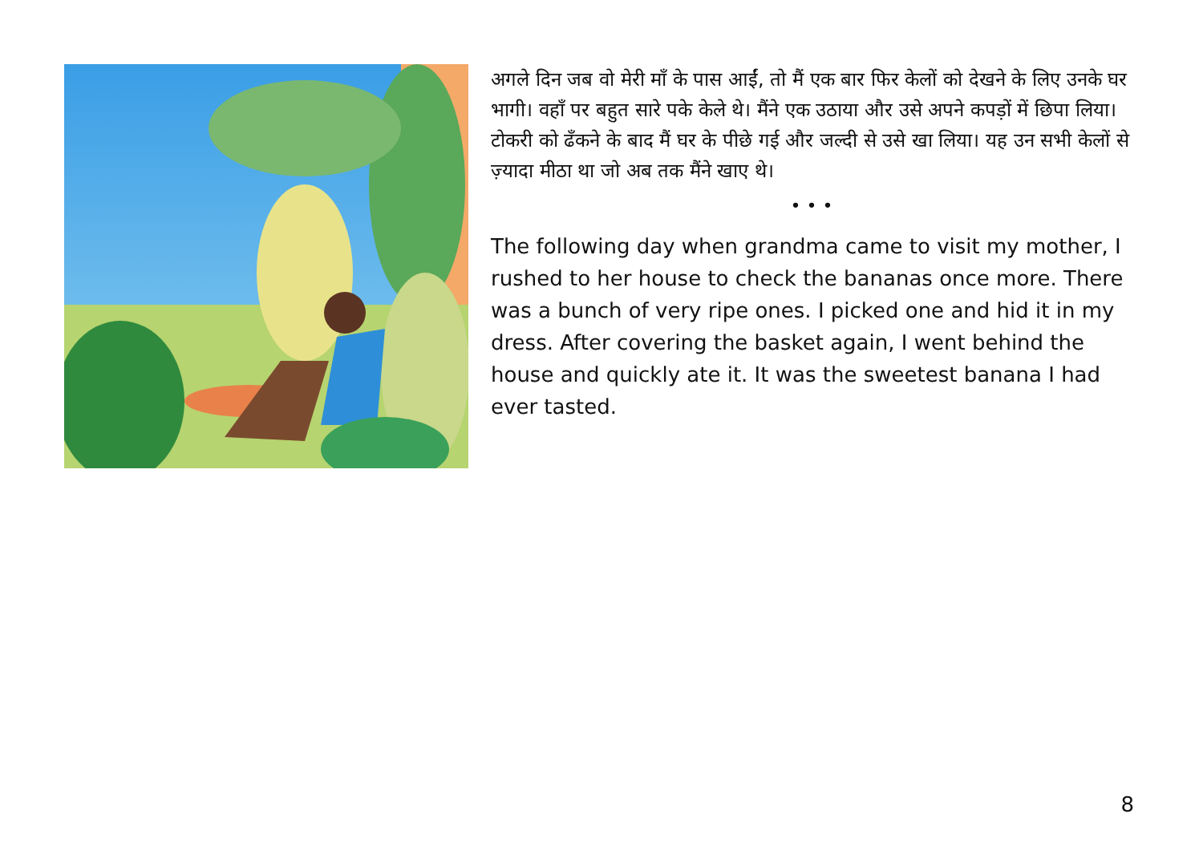अगले दिन जब वो मेरी माँ के पास आईं, तो मैं एक बार फिर केलों को देखने के लिए उनके घर भागी। वहाँ पर बहुत सारे पके केले थे। मैंने एक उठाया और उसे अपने कपड़ों में छिपा लिया। टोकरी को ढँकने के बाद मैं घर के पीछे गई और जल्दी से उसे खा लिया। यह उन सभी केलों से ज़्यादा मीठा था जो अब तक मैंने खाए थे।
• • •
The following day when grandma came to visit my mother, I rushed to her house to check the bananas once more. There was a bunch of very ripe ones. I picked one and hid it in my dress. After covering the basket again, I went behind the house and quickly ate it. It was the sweetest banana I had ever tasted.
8